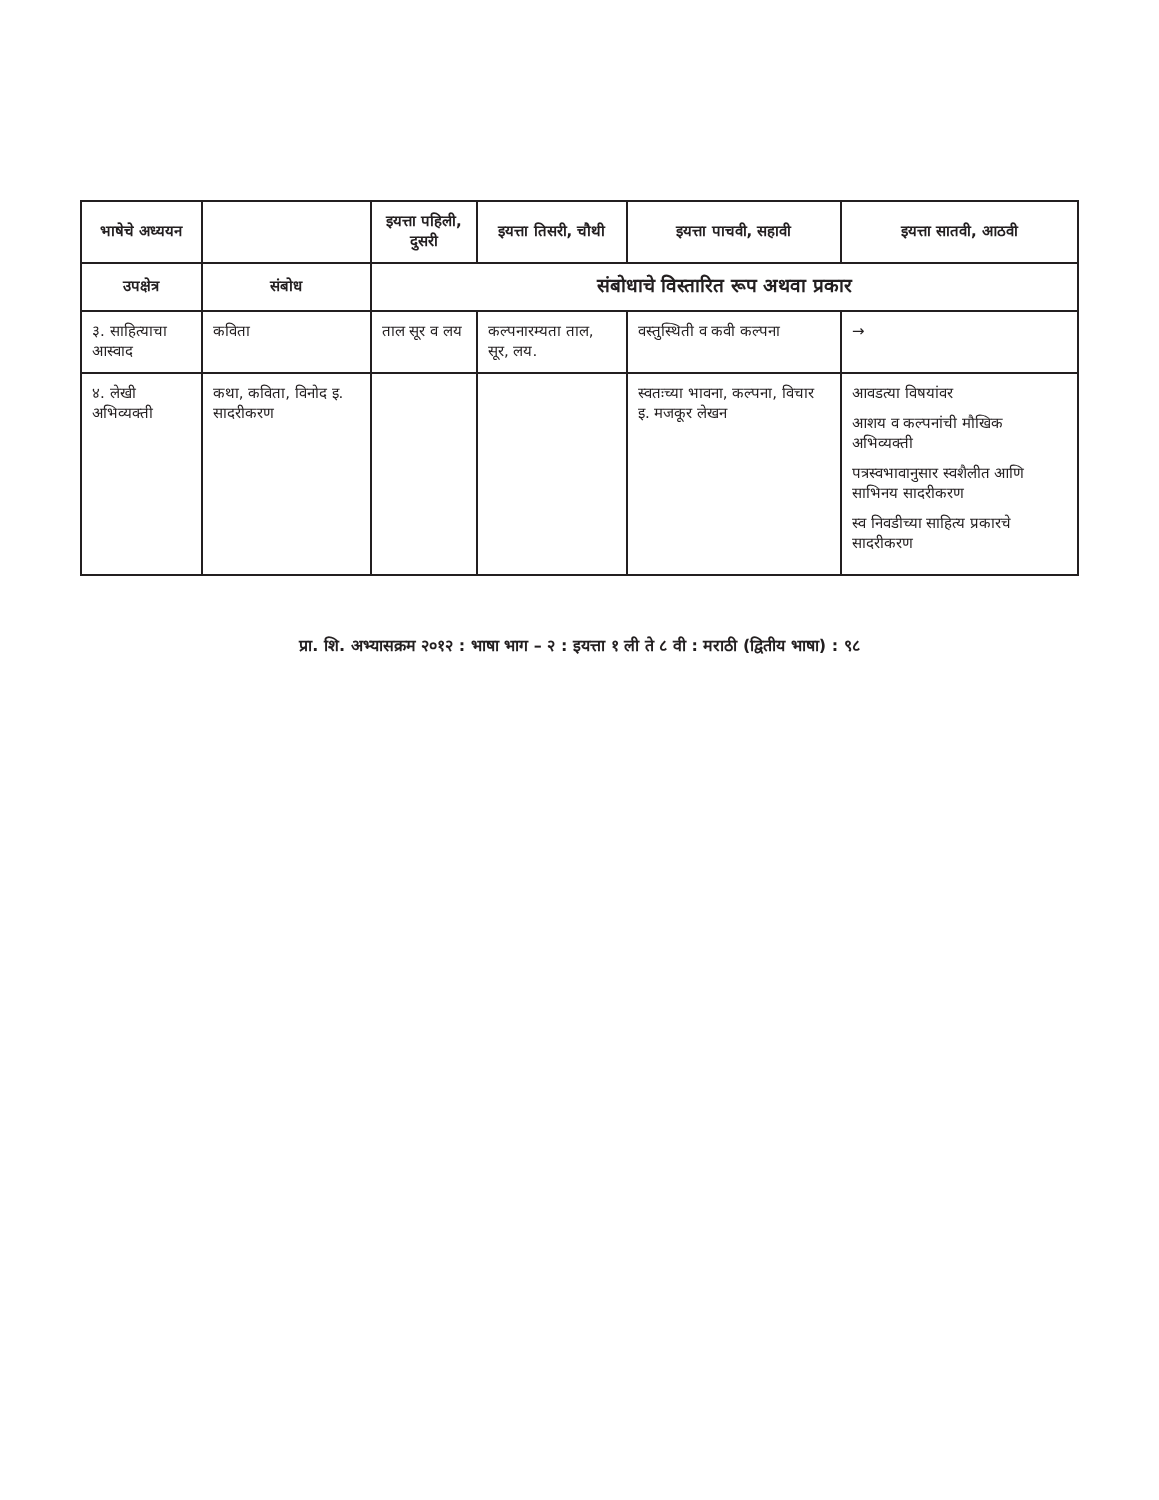| भाषेचे अध्ययन | | इयत्ता पहिली, दुसरी | इयत्ता तिसरी, चौथी | इयत्ता पाचवी, सहावी | इयत्ता सातवी, आठवी |
| --- | --- | --- | --- | --- | --- |
| उपक्षेत्र | संबोध | संबोधाचे विस्तारित रूप अथवा प्रकार | | | |
| ३. साहित्याचा आस्वाद | कविता | ताल सूर व लय | कल्पनारम्यता ताल, सूर, लय. | वस्तुस्थिती व कवी कल्पना | → |
| ४. लेखी अभिव्यक्ती | कथा, कविता, विनोद इ. सादरीकरण | | | स्वतःच्या भावना, कल्पना, विचार इ. मजकूर लेखन | आवडत्या विषयांवर आशय व कल्पनांची मौखिक अभिव्यक्ती पत्रस्वभावानुसार स्वशैलीत आणि साभिनय सादरीकरण स्व निवडीच्या साहित्य प्रकारचे सादरीकरण |
प्रा. शि. अभ्यासक्रम २०१२ : भाषा भाग – २ : इयत्ता १ ली ते ८ वी : मराठी (द्वितीय भाषा) : ९८